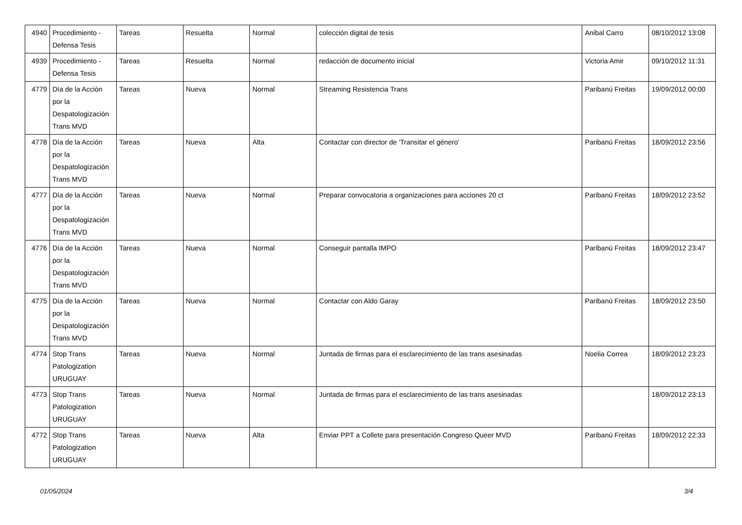| 4940 | Procedimiento - Defensa Tesis | Tareas | Resuelta | Normal | colección digital de tesis | Anibal Carro | 08/10/2012 13:08 |
| 4939 | Procedimiento - Defensa Tesis | Tareas | Resuelta | Normal | redacción de documento inicial | Victoria Amir | 09/10/2012 11:31 |
| 4779 | Día de la Acción por la Despatologización Trans MVD | Tareas | Nueva | Normal | Streaming Resistencia Trans | Paribanú Freitas | 19/09/2012 00:00 |
| 4778 | Día de la Acción por la Despatologización Trans MVD | Tareas | Nueva | Alta | Contactar con director de 'Transitar el género' | Paribanú Freitas | 18/09/2012 23:56 |
| 4777 | Día de la Acción por la Despatologización Trans MVD | Tareas | Nueva | Normal | Preparar convocatoria a organizaciones para acciones 20 ct | Paribanú Freitas | 18/09/2012 23:52 |
| 4776 | Día de la Acción por la Despatologización Trans MVD | Tareas | Nueva | Normal | Conseguir pantalla IMPO | Paribanú Freitas | 18/09/2012 23:47 |
| 4775 | Día de la Acción por la Despatologización Trans MVD | Tareas | Nueva | Normal | Contactar con Aldo Garay | Paribanú Freitas | 18/09/2012 23:50 |
| 4774 | Stop Trans Patologization URUGUAY | Tareas | Nueva | Normal | Juntada de firmas para el esclarecimiento de las trans asesinadas | Noelia Correa | 18/09/2012 23:23 |
| 4773 | Stop Trans Patologization URUGUAY | Tareas | Nueva | Normal | Juntada de firmas para el esclarecimiento de las trans asesinadas | | 18/09/2012 23:13 |
| 4772 | Stop Trans Patologization URUGUAY | Tareas | Nueva | Alta | Enviar PPT a Collete para presentación Congreso Queer MVD | Paribanú Freitas | 18/09/2012 22:33 |
01/05/2024 3/4